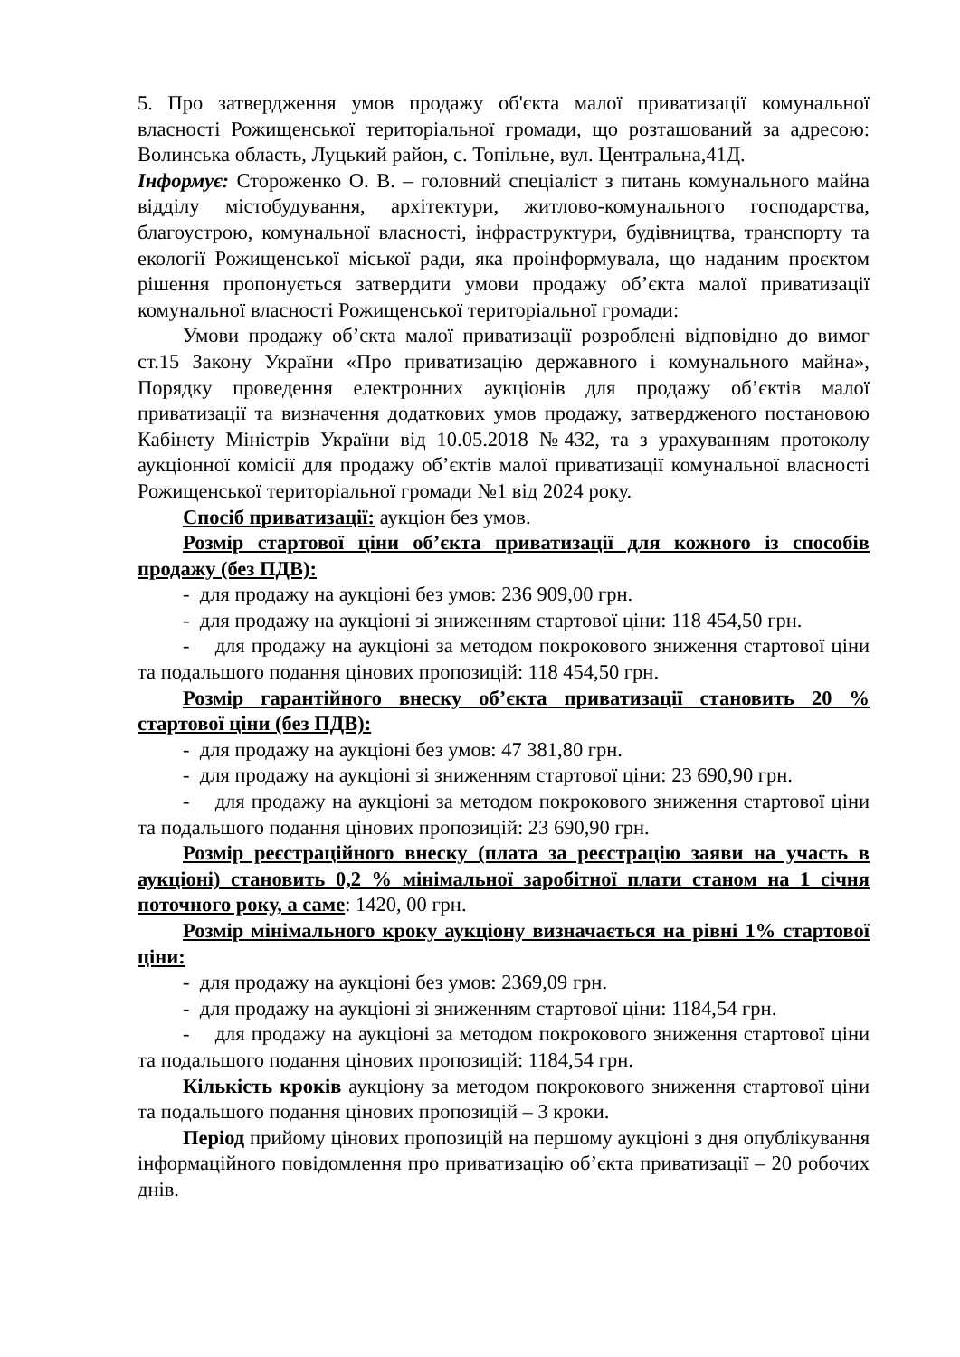5. Про затвердження умов продажу об'єкта малої приватизації комунальної власності Рожищенської територіальної громади, що розташований за адресою: Волинська область, Луцький район, с. Топільне, вул. Центральна,41Д.
Інформує: Стороженко О. В. – головний спеціаліст з питань комунального майна відділу містобудування, архітектури, житлово-комунального господарства, благоустрою, комунальної власності, інфраструктури, будівництва, транспорту та екології Рожищенської міської ради, яка проінформувала, що наданим проєктом рішення пропонується затвердити умови продажу об’єкта малої приватизації комунальної власності Рожищенської територіальної громади:
Умови продажу об’єкта малої приватизації розроблені відповідно до вимог ст.15 Закону України «Про приватизацію державного і комунального майна», Порядку проведення електронних аукціонів для продажу об’єктів малої приватизації та визначення додаткових умов продажу, затвердженого постановою Кабінету Міністрів України від 10.05.2018 №432, та з урахуванням протоколу аукціонної комісії для продажу об’єктів малої приватизації комунальної власності Рожищенської територіальної громади №1 від 2024 року.
Спосіб приватизації: аукціон без умов.
Розмір стартової ціни об’єкта приватизації для кожного із способів продажу (без ПДВ):
- для продажу на аукціоні без умов: 236 909,00 грн.
- для продажу на аукціоні зі зниженням стартової ціни: 118 454,50 грн.
- для продажу на аукціоні за методом покрокового зниження стартової ціни та подальшого подання цінових пропозицій: 118 454,50 грн.
Розмір гарантійного внеску об’єкта приватизації становить 20 % стартової ціни (без ПДВ):
- для продажу на аукціоні без умов: 47 381,80 грн.
- для продажу на аукціоні зі зниженням стартової ціни: 23 690,90 грн.
- для продажу на аукціоні за методом покрокового зниження стартової ціни та подальшого подання цінових пропозицій: 23 690,90 грн.
Розмір реєстраційного внеску (плата за реєстрацію заяви на участь в аукціоні) становить 0,2 % мінімальної заробітної плати станом на 1 січня поточного року, а саме: 1420, 00 грн.
Розмір мінімального кроку аукціону визначається на рівні 1% стартової ціни:
- для продажу на аукціоні без умов: 2369,09 грн.
- для продажу на аукціоні зі зниженням стартової ціни: 1184,54 грн.
- для продажу на аукціоні за методом покрокового зниження стартової ціни та подальшого подання цінових пропозицій: 1184,54 грн.
Кількість кроків аукціону за методом покрокового зниження стартової ціни та подальшого подання цінових пропозицій – 3 кроки.
Період прийому цінових пропозицій на першому аукціоні з дня опублікування інформаційного повідомлення про приватизацію об’єкта приватизації – 20 робочих днів.